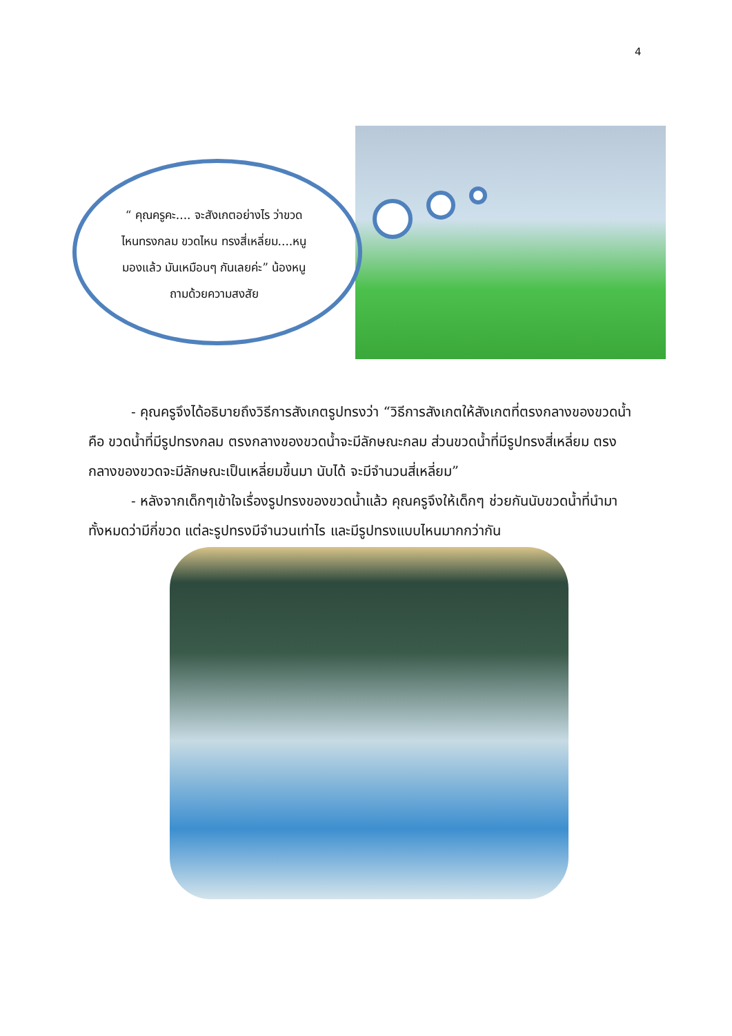4
“ คุณครูคะ.... จะสังเกตอย่างไร ว่าขวดไหนทรงกลม ขวดไหน ทรงสี่เหลี่ยม....หนูมองแล้ว มันเหมือนๆ กันเลยค่ะ” น้องหนูถามด้วยความสงสัย
- คุณครูจึงได้อธิบายถึงวิธีการสังเกตรูปทรงว่า “วิธีการสังเกตให้สังเกตที่ตรงกลางของขวดน้ำ คือ ขวดน้ำที่มีรูปทรงกลม ตรงกลางของขวดน้ำจะมีลักษณะกลม ส่วนขวดน้ำที่มีรูปทรงสี่เหลี่ยม ตรงกลางของขวดจะมีลักษณะเป็นเหลี่ยมขึ้นมา นับได้ จะมีจำนวนสี่เหลี่ยม”
- หลังจากเด็กๆเข้าใจเรื่องรูปทรงของขวดน้ำแล้ว คุณครูจึงให้เด็กๆ ช่วยกันนับขวดน้ำที่นำมาทั้งหมดว่ามีกี่ขวด แต่ละรูปทรงมีจำนวนเท่าไร และมีรูปทรงแบบไหนมากกว่ากัน